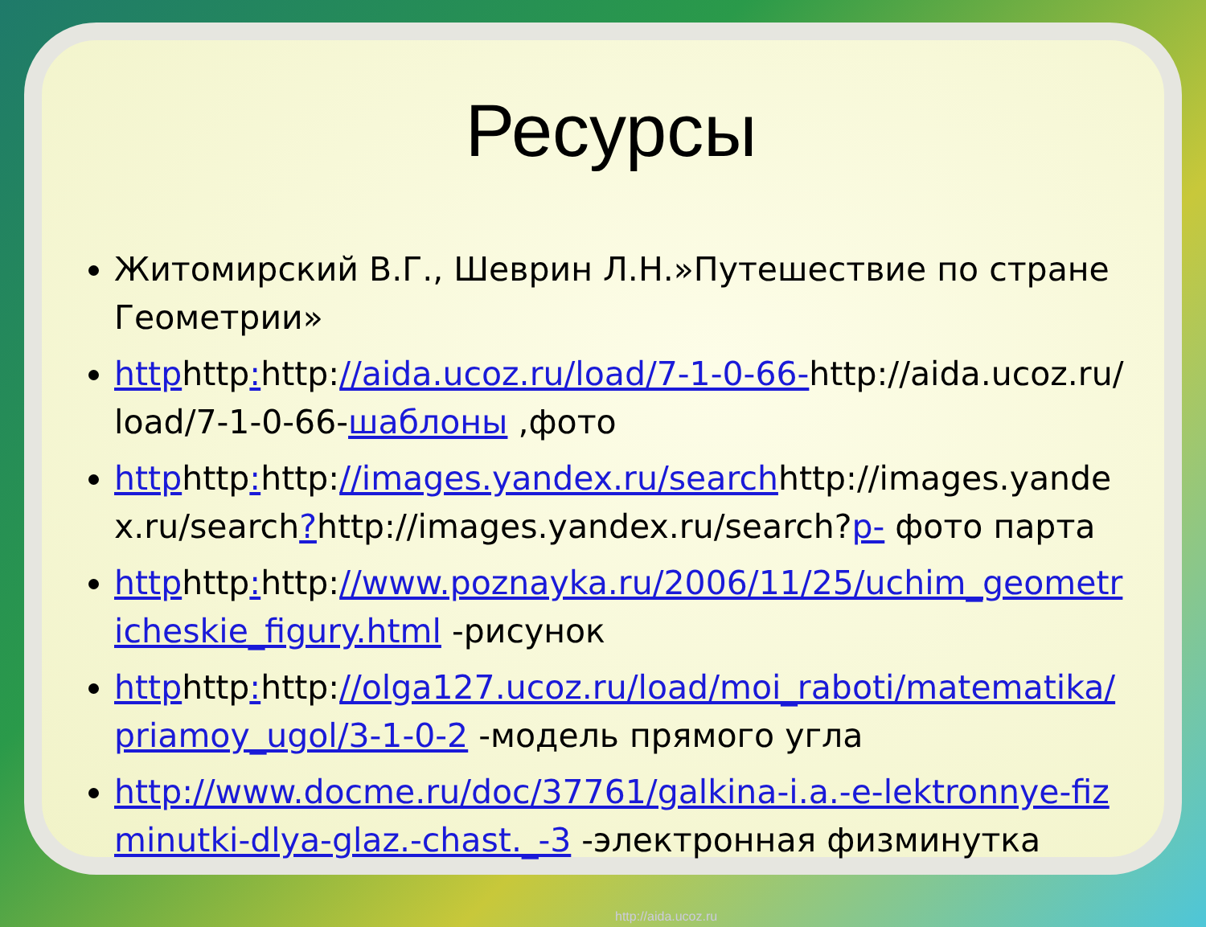Ресурсы
Житомирский В.Г., Шеврин Л.Н.»Путешествие по стране Геометрии»
httphttp: http://aida.ucoz.ru/load/7-1-0-66-http://aida.ucoz.ru/load/7-1-0-66-шаблоны ,фото
httphttp: http://images.yandex.ru/searchhttp://images.yandex.ru/search?http://images.yandex.ru/search?p- фото парта
httphttp: http://www.poznayka.ru/2006/11/25/uchim_geometricheskie_figury.html -рисунок
httphttp: http://olga127.ucoz.ru/load/moi_raboti/matematika/priamoy_ugol/3-1-0-2 -модель прямого угла
http://www.docme.ru/doc/37761/galkina-i.a.-e-lektronnye-fizminutki-dlya-glaz.-chast._-3 -электронная физминутка
http://aida.ucoz.ru